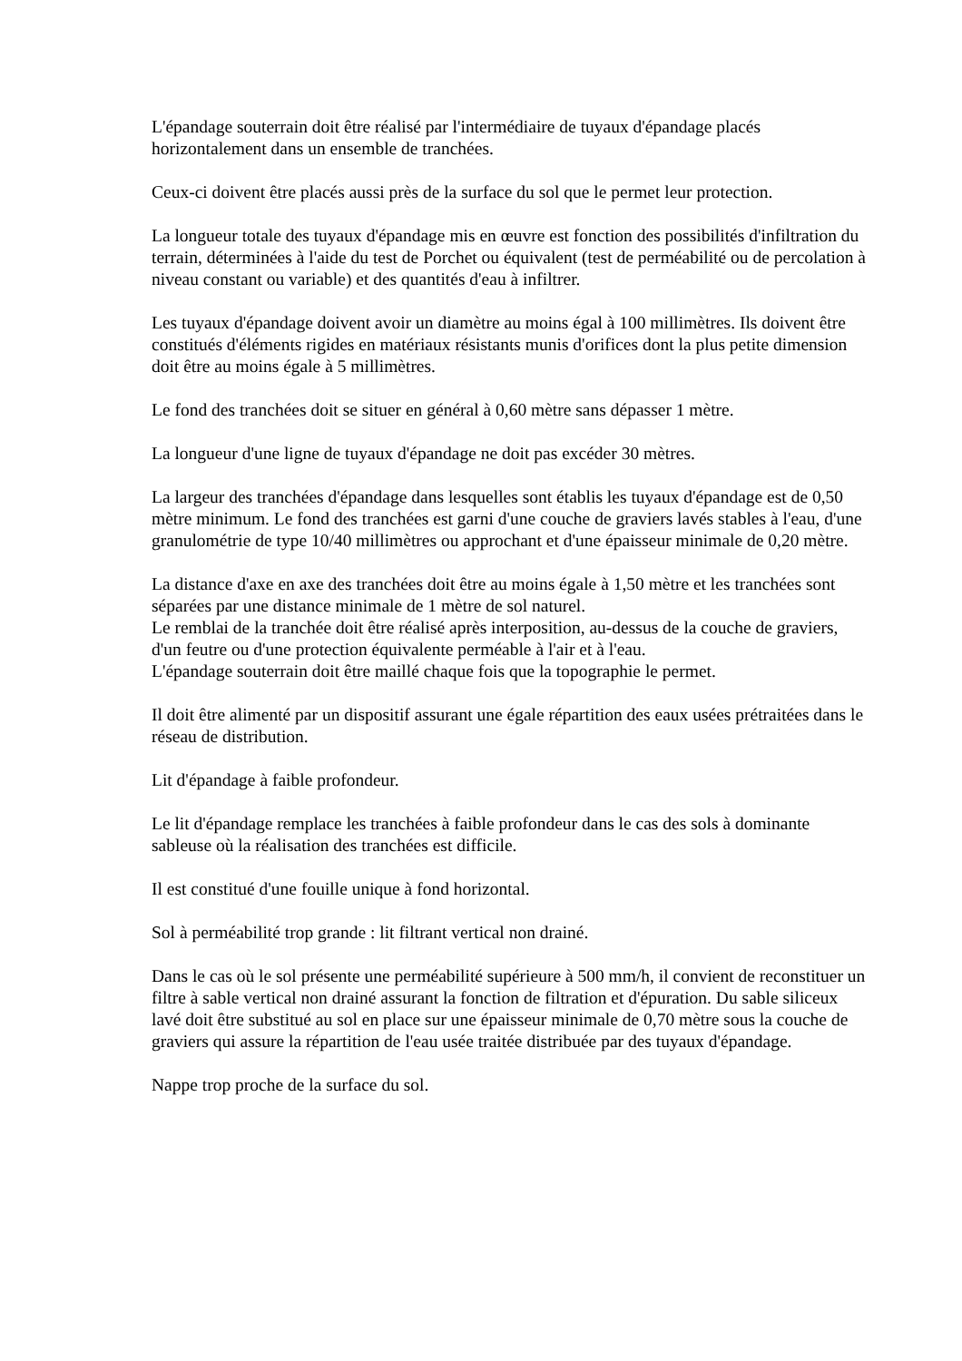L'épandage souterrain doit être réalisé par l'intermédiaire de tuyaux d'épandage placés horizontalement dans un ensemble de tranchées.
Ceux-ci doivent être placés aussi près de la surface du sol que le permet leur protection.
La longueur totale des tuyaux d'épandage mis en œuvre est fonction des possibilités d'infiltration du terrain, déterminées à l'aide du test de Porchet ou équivalent (test de perméabilité ou de percolation à niveau constant ou variable) et des quantités d'eau à infiltrer.
Les tuyaux d'épandage doivent avoir un diamètre au moins égal à 100 millimètres. Ils doivent être constitués d'éléments rigides en matériaux résistants munis d'orifices dont la plus petite dimension doit être au moins égale à 5 millimètres.
Le fond des tranchées doit se situer en général à 0,60 mètre sans dépasser 1 mètre.
La longueur d'une ligne de tuyaux d'épandage ne doit pas excéder 30 mètres.
La largeur des tranchées d'épandage dans lesquelles sont établis les tuyaux d'épandage est de 0,50 mètre minimum. Le fond des tranchées est garni d'une couche de graviers lavés stables à l'eau, d'une granulométrie de type 10/40 millimètres ou approchant et d'une épaisseur minimale de 0,20 mètre.
La distance d'axe en axe des tranchées doit être au moins égale à 1,50 mètre et les tranchées sont séparées par une distance minimale de 1 mètre de sol naturel.
Le remblai de la tranchée doit être réalisé après interposition, au-dessus de la couche de graviers, d'un feutre ou d'une protection équivalente perméable à l'air et à l'eau.
L'épandage souterrain doit être maillé chaque fois que la topographie le permet.
Il doit être alimenté par un dispositif assurant une égale répartition des eaux usées prétraitées dans le réseau de distribution.
Lit d'épandage à faible profondeur.
Le lit d'épandage remplace les tranchées à faible profondeur dans le cas des sols à dominante sableuse où la réalisation des tranchées est difficile.
Il est constitué d'une fouille unique à fond horizontal.
Sol à perméabilité trop grande : lit filtrant vertical non drainé.
Dans le cas où le sol présente une perméabilité supérieure à 500 mm/h, il convient de reconstituer un filtre à sable vertical non drainé assurant la fonction de filtration et d'épuration. Du sable siliceux lavé doit être substitué au sol en place sur une épaisseur minimale de 0,70 mètre sous la couche de graviers qui assure la répartition de l'eau usée traitée distribuée par des tuyaux d'épandage.
Nappe trop proche de la surface du sol.